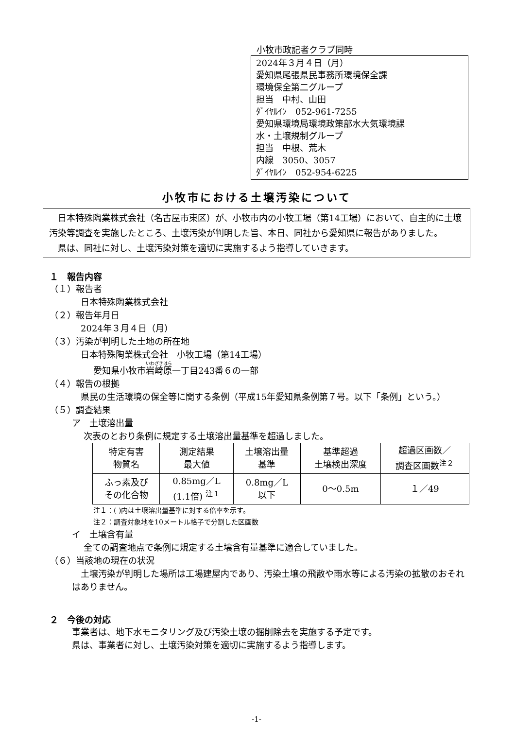小牧市政記者クラブ同時
2024年３月４日（月）
愛知県尾張県民事務所環境保全課
環境保全第二グループ
担当　中村、山田
ﾀﾞｲﾔﾙｲﾝ　052-961-7255
愛知県環境局環境政策部水大気環境課
水・土壌規制グループ
担当　中根、荒木
内線　3050、3057
ﾀﾞｲﾔﾙｲﾝ　052-954-6225
小牧市における土壌汚染について
　日本特殊陶業株式会社（名古屋市東区）が、小牧市内の小牧工場（第14工場）において、自主的に土壌汚染等調査を実施したところ、土壌汚染が判明した旨、本日、同社から愛知県に報告がありました。
　県は、同社に対し、土壌汚染対策を適切に実施するよう指導していきます。
１　報告内容
（１）報告者
　日本特殊陶業株式会社
（２）報告年月日
　2024年３月４日（月）
（３）汚染が判明した土地の所在地
　日本特殊陶業株式会社　小牧工場（第14工場）
愛知県小牧市岩崎原一丁目243番６の一部
（４）報告の根拠
　県民の生活環境の保全等に関する条例（平成15年愛知県条例第７号。以下「条例」という。）
（５）調査結果
ア　土壌溶出量
次表のとおり条例に規定する土壌溶出量基準を超過しました。
| 特定有害 物質名 | 測定結果 最大値 | 土壌溶出量 基準 | 基準超過 土壌検出深度 | 超過区画数／ 調査区画数<sup>注２</sup> |
| --- | --- | --- | --- | --- |
| ふっ素及び その化合物 | 0.85mg／L (1.1倍) <sup>注１</sup> | 0.8mg／L 以下 | 0～0.5m | １／49 |
注１：( )内は土壌溶出量基準に対する倍率を示す。
注２：調査対象地を10メートル格子で分割した区画数
イ　土壌含有量
全ての調査地点で条例に規定する土壌含有量基準に適合していました。
（６）当該地の現在の状況
　土壌汚染が判明した場所は工場建屋内であり、汚染土壌の飛散や雨水等による汚染の拡散のおそれはありません。
２　今後の対応
事業者は、地下水モニタリング及び汚染土壌の掘削除去を実施する予定です。
県は、事業者に対し、土壌汚染対策を適切に実施するよう指導します。
-1-